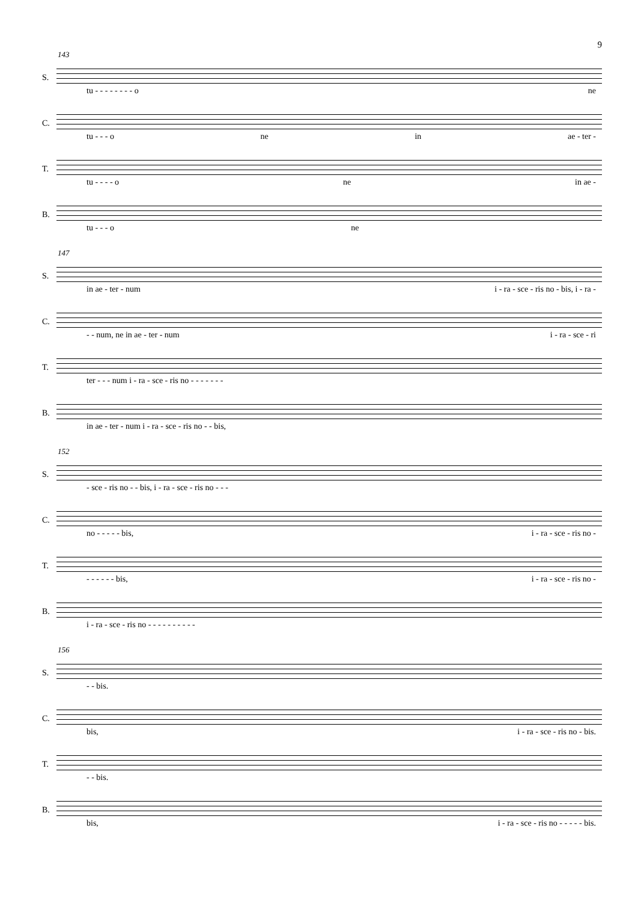9
143
S.
tu - - - - - - - - o ne
C.
tu - - - o ne in ae - ter -
T.
tu - - - - o ne in ae -
B.
tu - - - o ne
147
S.
in ae - ter - num i - ra - sce - ris no - bis, i - ra -
C.
- - num, ne in ae - ter - num i - ra - sce - ri
T.
ter - - - num i - ra - sce - ris no - - - - - - -
B.
in ae - ter - num i - ra - sce - ris no - - bis,
152
S.
- sce - ris no - - bis, i - ra - sce - ris no - - -
C.
no - - - - - bis, i - ra - sce - ris no -
T.
- - - - - - bis, i - ra - sce - ris no -
B.
i - ra - sce - ris no - - - - - - - - - -
156
S.
- - bis.
C.
bis, i - ra - sce - ris no - bis.
T.
- - bis.
B.
bis, i - ra - sce - ris no - - - - - bis.